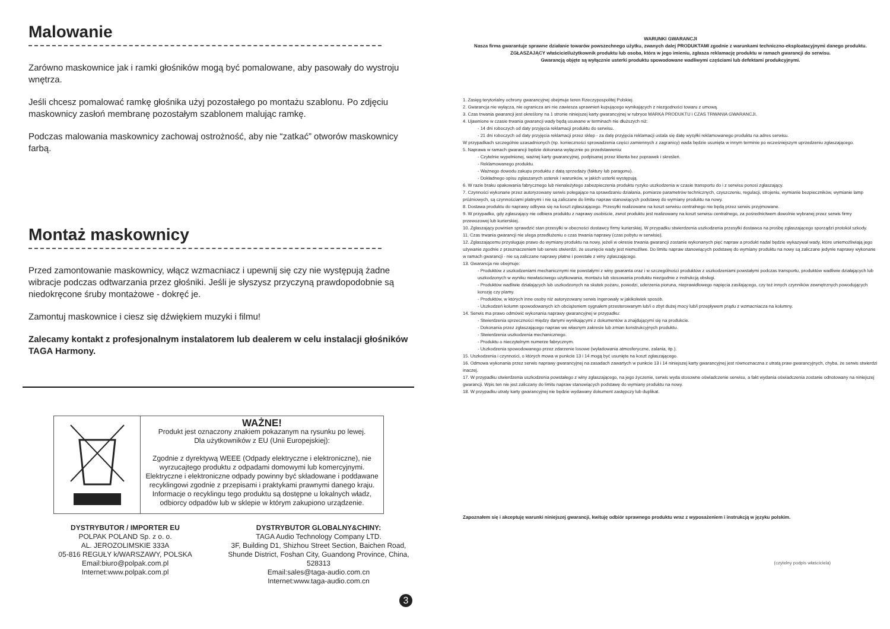Malowanie
Zarówno maskownice jak i ramki głośników mogą być pomalowane, aby pasowały do wystroju wnętrza.
Jeśli chcesz pomalować ramkę głośnika użyj pozostałego po montażu szablonu. Po zdjęciu maskownicy zasłoń membranę pozostałym szablonem malując ramkę.
Podczas malowania maskownicy zachowaj ostrożność, aby nie “zatkać” otworów maskownicy farbą.
Montaż maskownicy
Przed zamontowanie maskownicy, włącz wzmacniacz i upewnij się czy nie występują żadne wibracje podczas odtwarzania przez głośniki. Jeśli je słyszysz przyczyną prawdopodobnie są niedokręcone śruby montażowe - dokręć je.
Zamontuj maskownice i ciesz się dźwiękiem muzyki i filmu!
Zalecamy kontakt z profesjonalnym instalatorem lub dealerem w celu instalacji głośników TAGA Harmony.
WAŻNE!
Produkt jest oznaczony znakiem pokazanym na rysunku po lewej.
Dla użytkowników z EU (Unii Europejskiej):
Zgodnie z dyrektywą WEEE (Odpady elektryczne i elektroniczne), nie wyrzucajtego produktu z odpadami domowymi lub komercyjnymi. Elektryczne i elektroniczne odpady powinny być składowane i poddawane recyklingowi zgodnie z przepisami i praktykami prawnymi danego kraju. Informacje o recyklingu tego produktu są dostępne u lokalnych władz, odbiorcy odpadów lub w sklepie w którym zakupiono urządzenie.
DYSTRYBUTOR / IMPORTER EU
POLPAK POLAND Sp. z o. o.
AL. JEROZOLIMSKIE 333A
05-816 REGUŁY k/WARSZAWY, POLSKA
Email:biuro@polpak.com.pl
Internet:www.polpak.com.pl
DYSTRYBUTOR GLOBALNY&CHINY:
TAGA Audio Technology Company LTD.
3F, Building D1, Shizhou Street Section, Baichen Road, Shunde District, Foshan City, Guandong Province, China, 528313
Email:sales@taga-audio.com.cn
Internet:www.taga-audio.com.cn
3
WARUNKI GWARANCJI
Nasza firma gwarantuje sprawne działanie towarów powszechnego użytku, zwanych dalej PRODUKTAMI zgodnie z warunkami techniczno-eksploatacyjnymi danego produktu.
ZGŁASZAJĄCY właściciel/użytkownik produktu lub osoba, która w jego imieniu, zgłasza reklamację produktu w ramach gwarancji do serwisu.
Gwarancją objęte są wyłącznie usterki produktu spowodowane wadliwymi częściami lub defektami produkcyjnymi.
1. Zasięg terytorialny ochrony gwarancyjnej obejmuje teren Rzeczypospolitej Polskiej.
2. Gwarancja nie wyłącza, nie ogranicza ani nie zawiesza uprawnień kupującego wynikających z niezgodności towaru z umową.
3. Czas trwania gwarancji jest określony na 1 stronie niniejszej karty gwarancyjnej w rubryce MARKA PRODUKTU i CZAS TRWANIA GWARANCJI.
4. Ujawnione w czasie trwania gwarancji wady będą usuwane w terminach nie dłuższych niż:
- 14 dni roboczych od daty przyjęcia reklamacji produktu do serwisu.
- 21 dni roboczych od daty przyjęcia reklamacji przez sklep - za datę przyjęcia reklamacji ustala się datę wysyłki reklamowanego produktu na adres serwisu.
W przypadkach szczególnie uzasadnionych (np. konieczności sprowadzenia części zamiennych z zagranicy) wada będzie usunięta w innym terminie po wcześniejszym uprzedzeniu zgłaszającego.
5. Naprawa w ramach gwarancji będzie dokonana wyłącznie po przedstawieniu:
- Czytelnie wypełnionej, ważnej karty gwarancyjnej, podpisanej przez klienta bez poprawek i skreśleń.
- Reklamowanego produktu.
- Ważnego dowodu zakupu produktu z datą sprzedaży (faktury lub paragonu).
- Dokładnego opisu zgłaszanych usterek i warunków, w jakich usterki występują.
6. W razie braku opakowania fabrycznego lub nienależytego zabezpieczenia produktu ryzyko uszkodzenia w czasie transportu do i z serwisu ponosi zgłaszający.
7. Czynności wykonane przez autoryzowany serwis polegające na sprawdzaniu działania, pomiarze parametrów technicznych, czyszczeniu, regulacji, strojeniu, wymianie bezpieczników, wymianie lamp próżniowych, są czynnościami płatnymi i nie są zaliczane do limitu napraw stanowiących podstawę do wymiany produktu na nowy.
8. Dostawa produktu do naprawy odbywa się na koszt zgłaszającego. Przesyłki realizowane na koszt serwisu centralnego nie będą przez serwis przyjmowane.
9. W przypadku, gdy zgłaszający nie odbiera produktu z naprawy osobiście, zwrot produktu jest realizowany na koszt serwisu centralnego, za pośrednictwem dowolnie wybranej przez serwis firmy przewozowej lub kurierskiej.
10. Zgłaszający powinien sprawdzić stan przesyłki w obecności dostawcy firmy kurierskiej. W przypadku stwierdzenia uszkodzenia przesyłki dostawca na prośbę zgłaszającego sporządzi protokół szkody.
11. Czas trwania gwarancji nie ulega przedłużeniu o czas trwania naprawy (czas pobytu w serwisie).
12. Zgłaszającemu przysługuje prawo do wymiany produktu na nowy, jeżeli w okresie trwania gwarancji zostanie wykonanych pięć napraw a produkt nadal będzie wykazywał wady, które uniemożliwiają jego używanie zgodnie z przeznaczeniem lub serwis stwierdzi, że usunięcie wady jest niemożliwe. Do limitu napraw stanowiących podstawę do wymiany produktu na nowy są zaliczane jedynie naprawy wykonane w ramach gwarancji - nie są zaliczane naprawy płatne i powstałe z winy zgłaszającego.
13. Gwarancja nie obejmuje:
- Produktów z uszkodzeniami mechanicznymi nie powstałymi z winy gwaranta oraz i w szczególności produktów z uszkodzeniami powstałymi podczas transportu, produktów wadliwie działających lub uszkodzonych w wyniku niewłaściwego użytkowania, montażu lub stosowania produktu niezgodnie z instrukcją obsługi.
- Produktów wadliwie działających lub uszkodzonych na skutek pożaru, powodzi, uderzenia pioruna, nieprawidłowego napięcia zasilającego, czy też innych czynników zewnętrznych powodujących korozję czy plamy.
- Produktów, w których inne osoby niż autoryzowany serwis ingerowały w jakikolwiek sposób.
- Uszkodzeń kolumn spowodowanych ich obciążeniem sygnałem przesterowanym lub/i o zbyt dużej mocy lub/i przepływem prądu z wzmacniacza na kolumny.
14. Serwis ma prawo odmówić wykonania naprawy gwarancyjnej w przypadku:
- Stwierdzenia sprzeczności między danymi wynikającymi z dokumentów a znajdującymi się na produkcie.
- Dokonania przez zgłaszającego napraw we własnym zakresie lub zmian konstrukcyjnych produktu.
- Stwierdzenia uszkodzenia mechanicznego.
- Produktu o nieczytelnym numerze fabrycznym.
- Uszkodzenia spowodowanego przez zdarzenie losowe (wyładowania atmosferyczne, zalania, itp.).
15. Uszkodzenia i czynności, o których mowa w punkcie 13 i 14 mogą być usunięte na koszt zgłaszającego.
16. Odmowa wykonania przez serwis naprawy gwarancyjnej na zasadach zawartych w punkcie 13 i 14 niniejszej karty gwarancyjnej jest równoznaczna z utratą praw gwarancyjnych, chyba, że serwis stwierdzi inaczej.
17. W przypadku stwierdzenia uszkodzenia powstałego z winy zgłaszającego, na jego życzenie, serwis wyda stosowne oświadczenie serwisu, a fakt wydania oświadczenia zostanie odnotowany na niniejszej gwarancji. Wpis ten nie jest zaliczany do limitu napraw stanowiących podstawę do wymiany produktu na nowy.
18. W przypadku utraty karty gwarancyjnej nie będzie wydawany dokument zastępczy lub duplikat.
Zapoznałem się i akceptuję warunki niniejszej gwarancji, kwituję odbiór sprawnego produktu wraz z wyposażeniem i instrukcją w języku polskim.
(czytelny podpis właściciela)